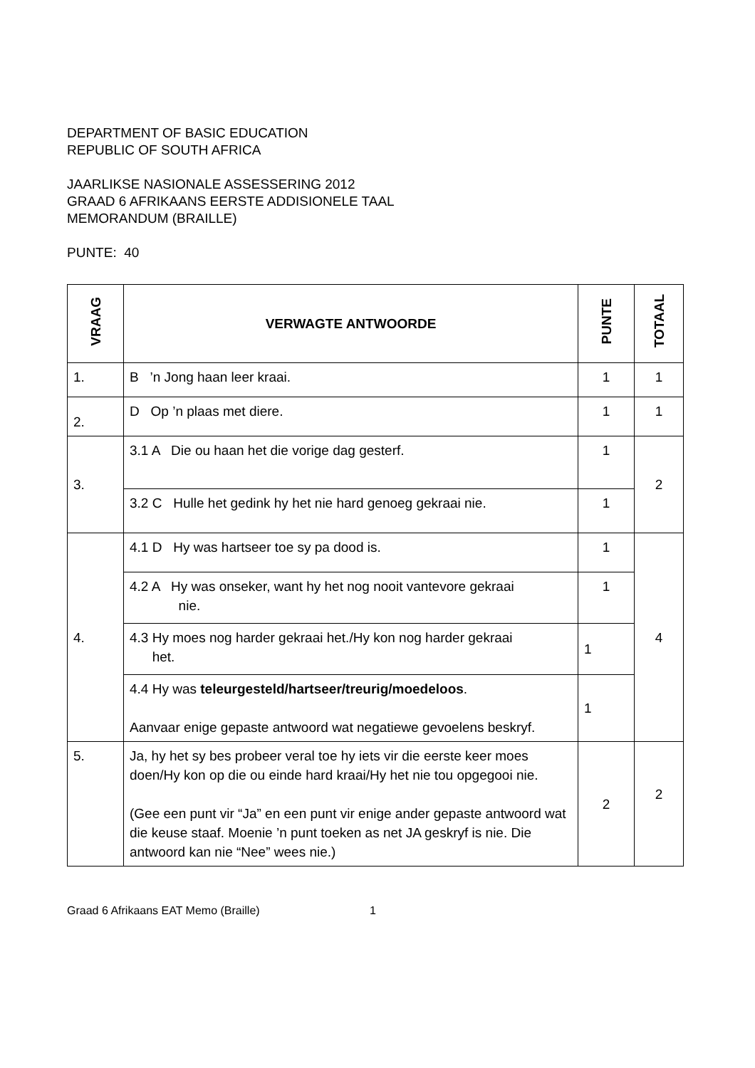DEPARTMENT OF BASIC EDUCATION
REPUBLIC OF SOUTH AFRICA
JAARLIKSE NASIONALE ASSESSERING 2012
GRAAD 6 AFRIKAANS EERSTE ADDISIONELE TAAL
MEMORANDUM (BRAILLE)
PUNTE: 40
| VRAAG | VERWAGTE ANTWOORDE | PUNTE | TOTAAL |
| --- | --- | --- | --- |
| 1. | B ’n Jong haan leer kraai. | 1 | 1 |
| 2. | D Op ’n plaas met diere. | 1 | 1 |
| 3. | 3.1 A Die ou haan het die vorige dag gesterf. | 1 | 2 |
| | 3.2 C Hulle het gedink hy het nie hard genoeg gekraai nie. | 1 | |
| 4. | 4.1 D Hy was hartseer toe sy pa dood is. | 1 | 4 |
| | 4.2 A Hy was onseker, want hy het nog nooit vantevore gekraai nie. | 1 | |
| | 4.3 Hy moes nog harder gekraai het./Hy kon nog harder gekraai het. | 1 | |
| | 4.4 Hy was teleurgesteld/hartseer/treurig/moedeloos . Aanvaar enige gepaste antwoord wat negatiewe gevoelens beskryf. | 1 | |
| 5. | Ja, hy het sy bes probeer veral toe hy iets vir die eerste keer moes doen/Hy kon op die ou einde hard kraai/Hy het nie tou opgegooi nie. (Gee een punt vir “Ja” en een punt vir enige ander gepaste antwoord wat die keuse staaf. Moenie ’n punt toeken as net JA geskryf is nie. Die antwoord kan nie “Nee” wees nie.) | 2 | 2 |
Graad 6 Afrikaans EAT Memo (Braille) 1